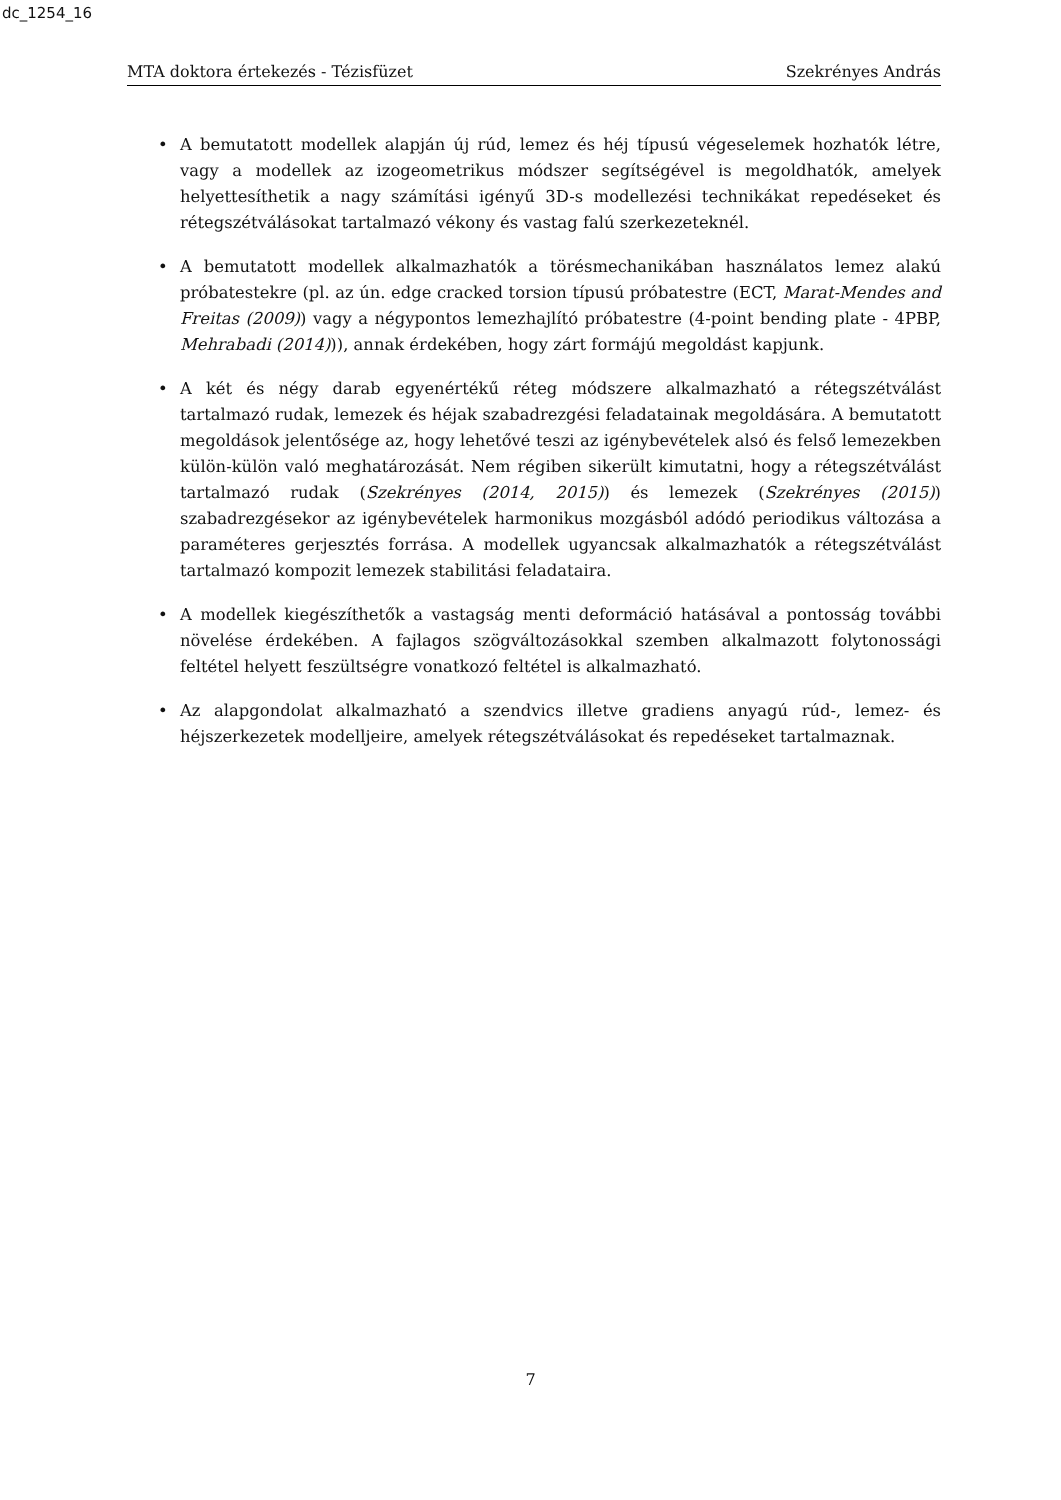dc_1254_16
MTA doktora értekezés - Tézisfüzet Szekrényes András
• A bemutatott modellek alapján új rúd, lemez és héj típusú végeselemek hozhatók létre, vagy a modellek az izogeometrikus módszer segítségével is megoldhatók, amelyek helyettesíthetik a nagy számítási igényű 3D-s modellezési technikákat repedéseket és rétegszétválásokat tartalmazó vékony és vastag falú szerkezeteknél.
• A bemutatott modellek alkalmazhatók a törésmechanikában használatos lemez alakú próbatestekre (pl. az ún. edge cracked torsion típusú próbatestre (ECT, Marat-Mendes and Freitas (2009)) vagy a négypontos lemezhajlító próbatestre (4-point bending plate - 4PBP, Mehrabadi (2014))), annak érdekében, hogy zárt formájú megoldást kapjunk.
• A két és négy darab egyenértékű réteg módszere alkalmazható a rétegszétválást tartalmazó rudak, lemezek és héjak szabadrezgési feladatainak megoldására. A bemutatott megoldások jelentősége az, hogy lehetővé teszi az igénybevételek alsó és felső lemezekben külön-külön való meghatározását. Nem régiben sikerült kimutatni, hogy a rétegszétválást tartalmazó rudak (Szekrényes (2014, 2015)) és lemezek (Szekrényes (2015)) szabadrezgésekor az igénybevételek harmonikus mozgásból adódó periodikus változása a paraméteres gerjesztés forrása. A modellek ugyancsak alkalmazhatók a rétegszétválást tartalmazó kompozit lemezek stabilitási feladataira.
• A modellek kiegészíthetők a vastagság menti deformáció hatásával a pontosság további növelése érdekében. A fajlagos szögváltozásokkal szemben alkalmazott folytonossági feltétel helyett feszültségre vonatkozó feltétel is alkalmazható.
• Az alapgondolat alkalmazható a szendvics illetve gradiens anyagú rúd-, lemez- és héjszerkezetek modelljeire, amelyek rétegszétválásokat és repedéseket tartalmaznak.
7